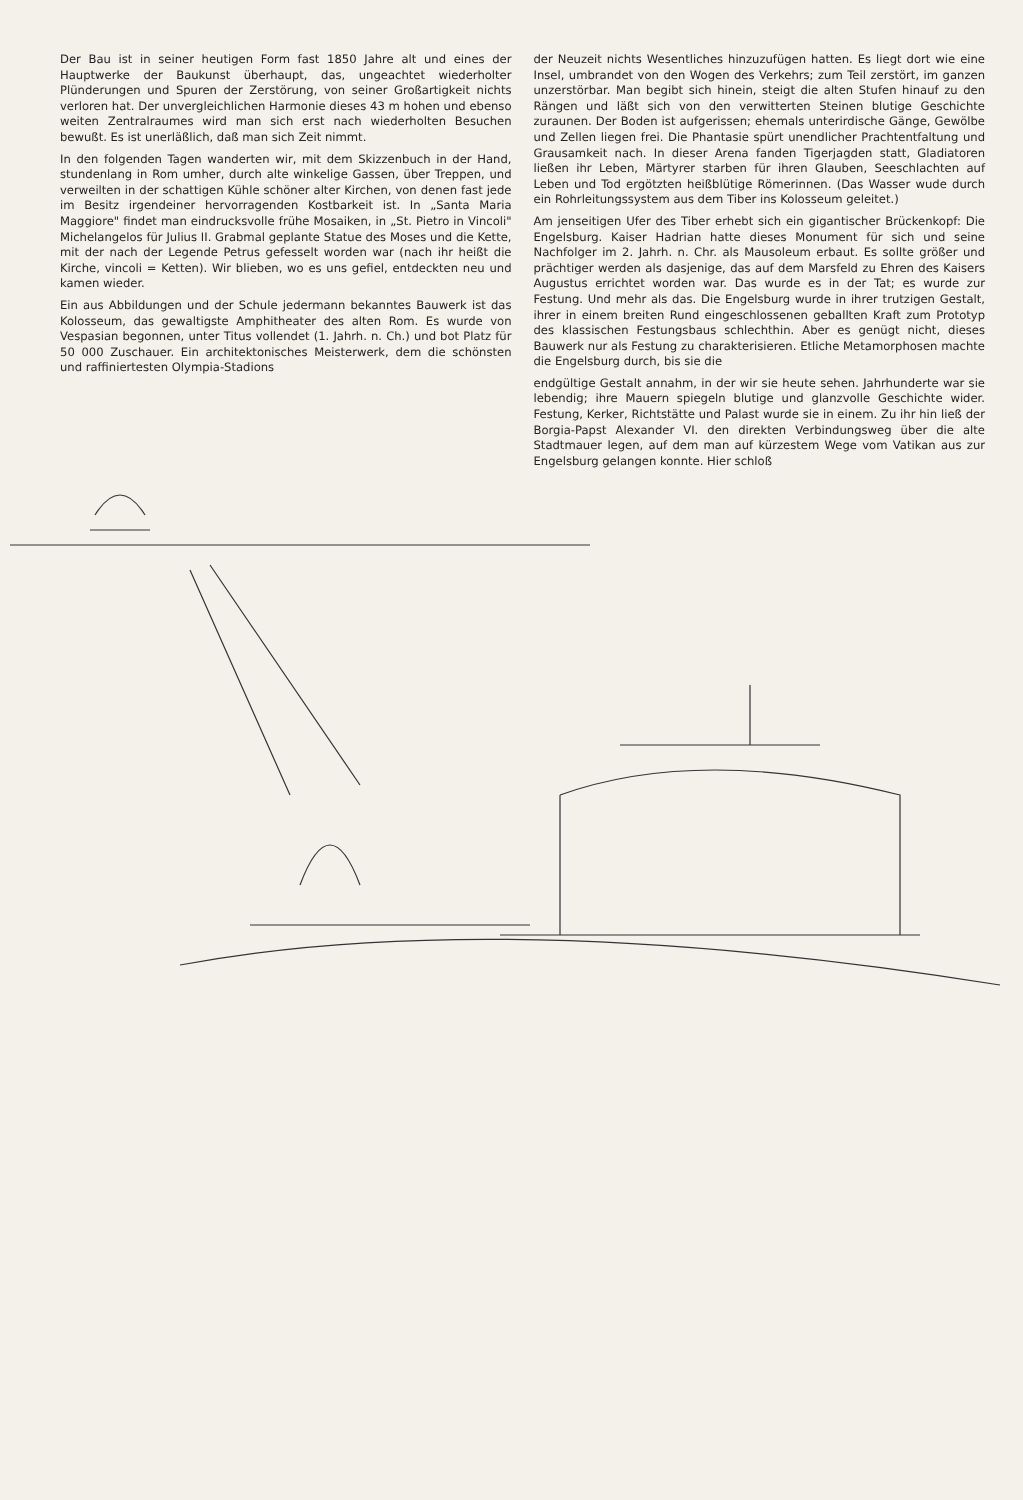Der Bau ist in seiner heutigen Form fast 1850 Jahre alt und eines der Hauptwerke der Baukunst überhaupt, das, ungeachtet wiederholter Plünderungen und Spuren der Zerstörung, von seiner Großartigkeit nichts verloren hat. Der unvergleichlichen Harmonie dieses 43 m hohen und ebenso weiten Zentralraumes wird man sich erst nach wiederholten Besuchen bewußt. Es ist unerläßlich, daß man sich Zeit nimmt.
In den folgenden Tagen wanderten wir, mit dem Skizzenbuch in der Hand, stundenlang in Rom umher, durch alte winkelige Gassen, über Treppen, und verweilten in der schattigen Kühle schöner alter Kirchen, von denen fast jede im Besitz irgendeiner hervorragenden Kostbarkeit ist. In „Santa Maria Maggiore" findet man eindrucksvolle frühe Mosaiken, in „St. Pietro in Vincoli" Michelangelos für Julius II. Grabmal geplante Statue des Moses und die Kette, mit der nach der Legende Petrus gefesselt worden war (nach ihr heißt die Kirche, vincoli = Ketten). Wir blieben, wo es uns gefiel, entdeckten neu und kamen wieder.
Ein aus Abbildungen und der Schule jedermann bekanntes Bauwerk ist das Kolosseum, das gewaltigste Amphitheater des alten Rom. Es wurde von Vespasian begonnen, unter Titus vollendet (1. Jahrh. n. Ch.) und bot Platz für 50 000 Zuschauer. Ein architektonisches Meisterwerk, dem die schönsten und raffiniertesten Olympia-Stadions
der Neuzeit nichts Wesentliches hinzuzufügen hatten. Es liegt dort wie eine Insel, umbrandet von den Wogen des Verkehrs; zum Teil zerstört, im ganzen unzerstörbar. Man begibt sich hinein, steigt die alten Stufen hinauf zu den Rängen und läßt sich von den verwitterten Steinen blutige Geschichte zuraunen. Der Boden ist aufgerissen; ehemals unterirdische Gänge, Gewölbe und Zellen liegen frei. Die Phantasie spürt unendlicher Prachtentfaltung und Grausamkeit nach. In dieser Arena fanden Tigerjagden statt, Gladiatoren ließen ihr Leben, Märtyrer starben für ihren Glauben, Seeschlachten auf Leben und Tod ergötzten heißblütige Römerinnen. (Das Wasser wude durch ein Rohrleitungssystem aus dem Tiber ins Kolosseum geleitet.)
Am jenseitigen Ufer des Tiber erhebt sich ein gigantischer Brückenkopf: Die Engelsburg. Kaiser Hadrian hatte dieses Monument für sich und seine Nachfolger im 2. Jahrh. n. Chr. als Mausoleum erbaut. Es sollte größer und prächtiger werden als dasjenige, das auf dem Marsfeld zu Ehren des Kaisers Augustus errichtet worden war. Das wurde es in der Tat; es wurde zur Festung. Und mehr als das. Die Engelsburg wurde in ihrer trutzigen Gestalt, ihrer in einem breiten Rund eingeschlossenen geballten Kraft zum Prototyp des klassischen Festungsbaus schlechthin. Aber es genügt nicht, dieses Bauwerk nur als Festung zu charakterisieren. Etliche Metamorphosen machte die Engelsburg durch, bis sie die
endgültige Gestalt annahm, in der wir sie heute sehen. Jahrhunderte war sie lebendig; ihre Mauern spiegeln blutige und glanzvolle Geschichte wider. Festung, Kerker, Richtstätte und Palast wurde sie in einem. Zu ihr hin ließ der Borgia-Papst Alexander VI. den direkten Verbindungsweg über die alte Stadtmauer legen, auf dem man auf kürzestem Wege vom Vatikan aus zur Engelsburg gelangen konnte. Hier schloß